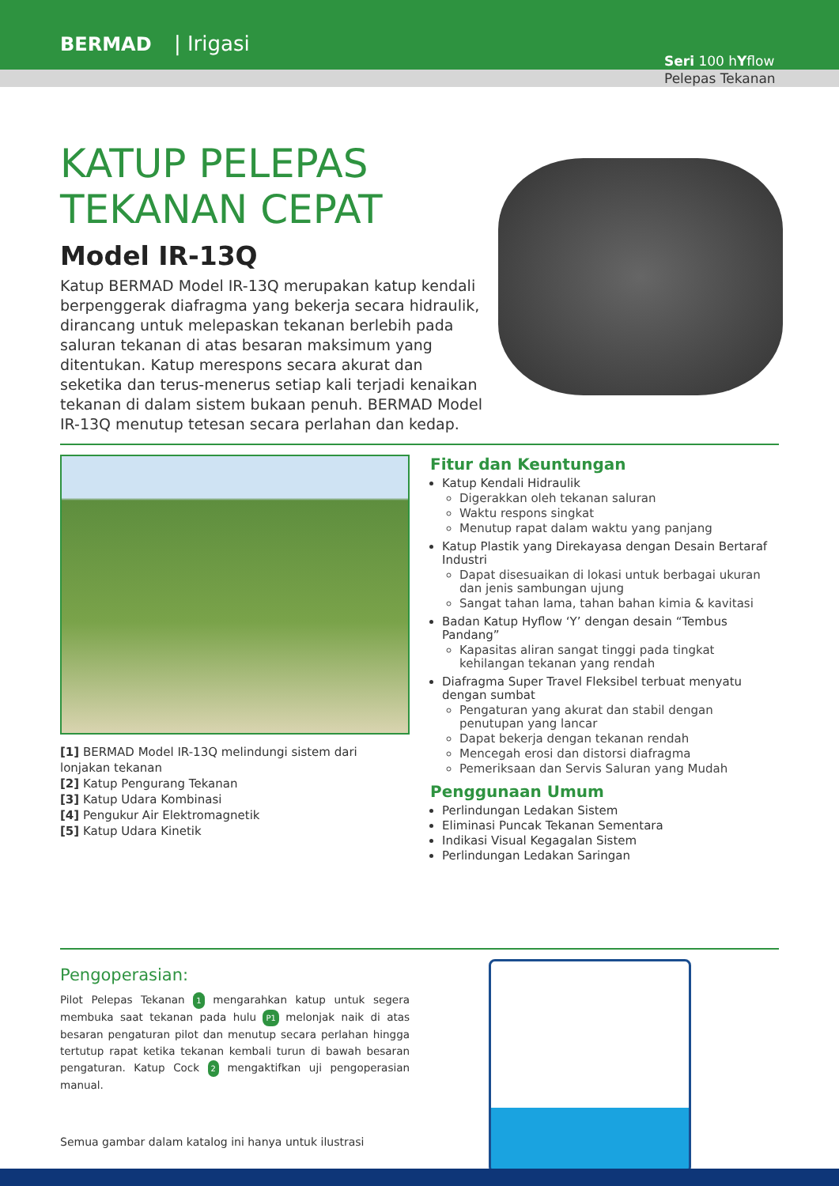BERMAD | Irigasi
Seri 100 hYflow
Pelepas Tekanan
KATUP PELEPAS
TEKANAN CEPAT
Model IR-13Q
Katup BERMAD Model IR-13Q merupakan katup kendali berpenggerak diafragma yang bekerja secara hidraulik, dirancang untuk melepaskan tekanan berlebih pada saluran tekanan di atas besaran maksimum yang ditentukan. Katup merespons secara akurat dan seketika dan terus-menerus setiap kali terjadi kenaikan tekanan di dalam sistem bukaan penuh. BERMAD Model IR-13Q menutup tetesan secara perlahan dan kedap.
[1] BERMAD Model IR-13Q melindungi sistem dari lonjakan tekanan
[2] Katup Pengurang Tekanan
[3] Katup Udara Kombinasi
[4] Pengukur Air Elektromagnetik
[5] Katup Udara Kinetik
Fitur dan Keuntungan
Katup Kendali Hidraulik
Digerakkan oleh tekanan saluran
Waktu respons singkat
Menutup rapat dalam waktu yang panjang
Katup Plastik yang Direkayasa dengan Desain Bertaraf Industri
Dapat disesuaikan di lokasi untuk berbagai ukuran dan jenis sambungan ujung
Sangat tahan lama, tahan bahan kimia & kavitasi
Badan Katup Hyflow ‘Y’ dengan desain “Tembus Pandang”
Kapasitas aliran sangat tinggi pada tingkat kehilangan tekanan yang rendah
Diafragma Super Travel Fleksibel terbuat menyatu dengan sumbat
Pengaturan yang akurat dan stabil dengan penutupan yang lancar
Dapat bekerja dengan tekanan rendah
Mencegah erosi dan distorsi diafragma
Pemeriksaan dan Servis Saluran yang Mudah
Penggunaan Umum
Perlindungan Ledakan Sistem
Eliminasi Puncak Tekanan Sementara
Indikasi Visual Kegagalan Sistem
Perlindungan Ledakan Saringan
Pengoperasian:
Pilot Pelepas Tekanan 1 mengarahkan katup untuk segera membuka saat tekanan pada hulu P1 melonjak naik di atas besaran pengaturan pilot dan menutup secara perlahan hingga tertutup rapat ketika tekanan kembali turun di bawah besaran pengaturan. Katup Cock 2 mengaktifkan uji pengoperasian manual.
Semua gambar dalam katalog ini hanya untuk ilustrasi